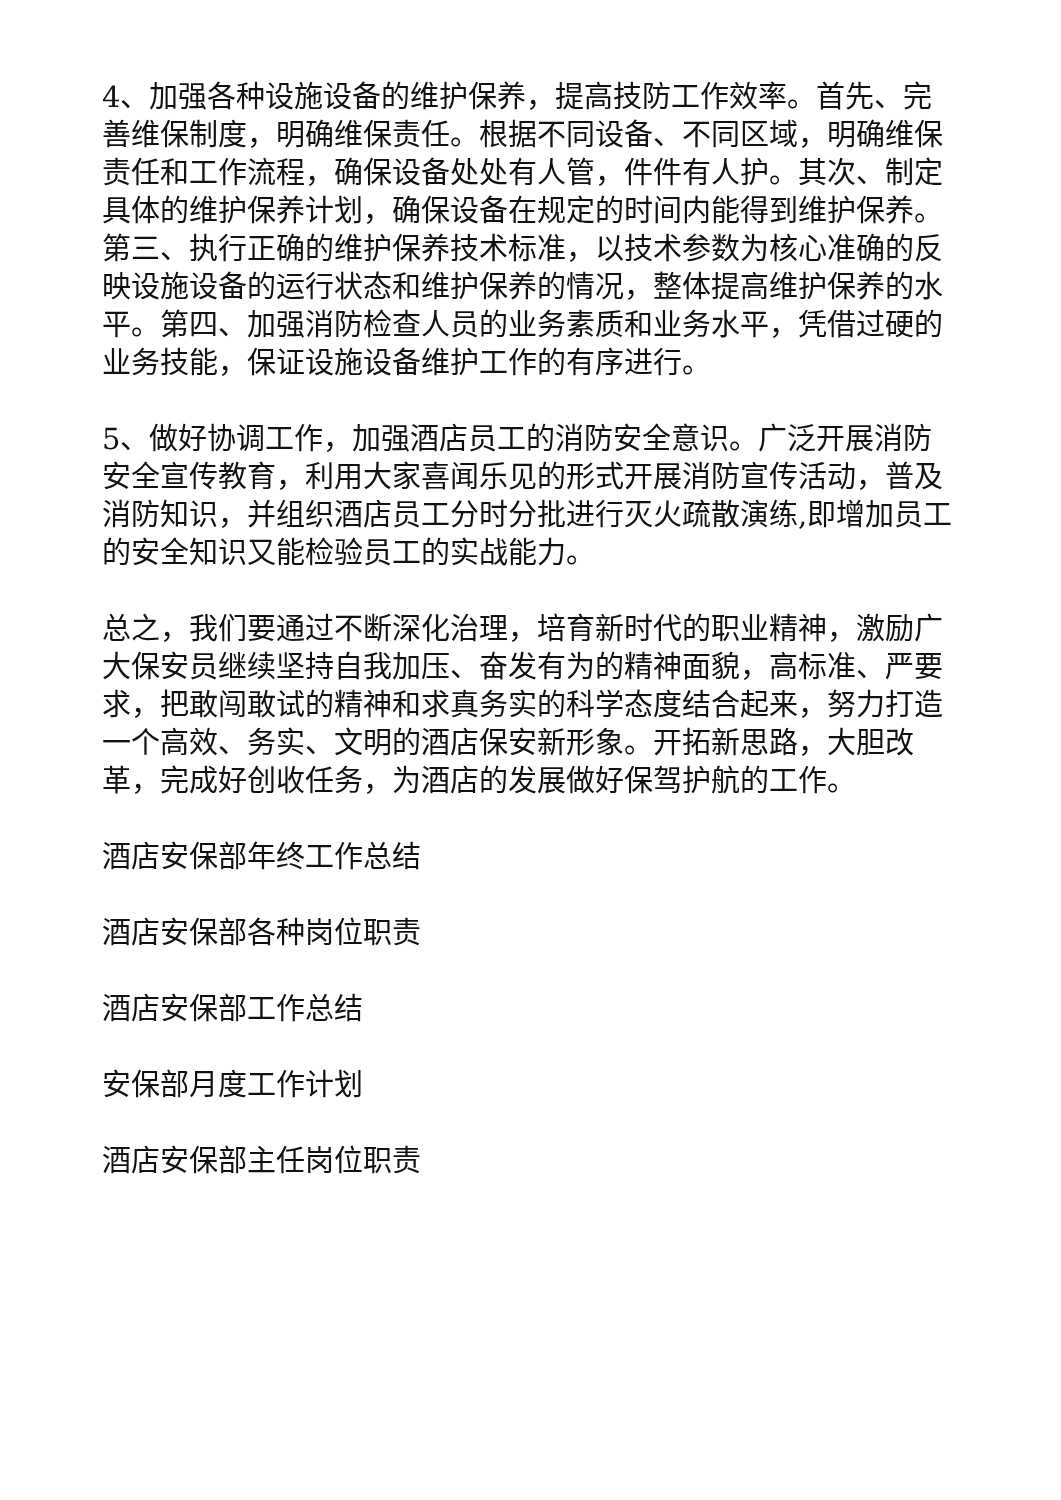4、加强各种设施设备的维护保养，提高技防工作效率。首先、完善维保制度，明确维保责任。根据不同设备、不同区域，明确维保责任和工作流程，确保设备处处有人管，件件有人护。其次、制定具体的维护保养计划，确保设备在规定的时间内能得到维护保养。第三、执行正确的维护保养技术标准，以技术参数为核心准确的反映设施设备的运行状态和维护保养的情况，整体提高维护保养的水平。第四、加强消防检查人员的业务素质和业务水平，凭借过硬的业务技能，保证设施设备维护工作的有序进行。
5、做好协调工作，加强酒店员工的消防安全意识。广泛开展消防安全宣传教育，利用大家喜闻乐见的形式开展消防宣传活动，普及消防知识，并组织酒店员工分时分批进行灭火疏散演练,即增加员工的安全知识又能检验员工的实战能力。
总之，我们要通过不断深化治理，培育新时代的职业精神，激励广大保安员继续坚持自我加压、奋发有为的精神面貌，高标准、严要求，把敢闯敢试的精神和求真务实的科学态度结合起来，努力打造一个高效、务实、文明的酒店保安新形象。开拓新思路，大胆改革，完成好创收任务，为酒店的发展做好保驾护航的工作。
酒店安保部年终工作总结
酒店安保部各种岗位职责
酒店安保部工作总结
安保部月度工作计划
酒店安保部主任岗位职责